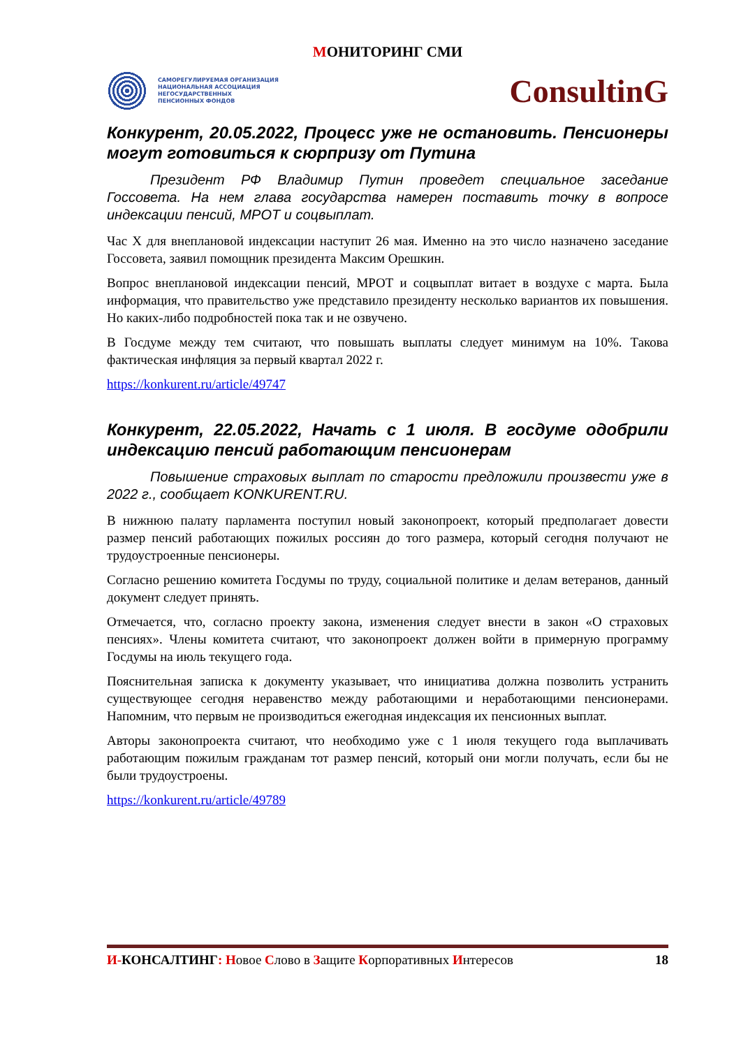МОНИТОРИНГ СМИ
САМОРЕГУЛИРУЕМАЯ ОРГАНИЗАЦИЯ
НАЦИОНАЛЬНАЯ АССОЦИАЦИЯ
НЕГОСУДАРСТВЕННЫХ
ПЕНСИОННЫХ ФОНДОВ
ConsultinG
Конкурент, 20.05.2022, Процесс уже не остановить. Пенсионеры могут готовиться к сюрпризу от Путина
Президент РФ Владимир Путин проведет специальное заседание Госсовета. На нем глава государства намерен поставить точку в вопросе индексации пенсий, МРОТ и соцвыплат.
Час X для внеплановой индексации наступит 26 мая. Именно на это число назначено заседание Госсовета, заявил помощник президента Максим Орешкин.
Вопрос внеплановой индексации пенсий, МРОТ и соцвыплат витает в воздухе с марта. Была информация, что правительство уже представило президенту несколько вариантов их повышения. Но каких-либо подробностей пока так и не озвучено.
В Госдуме между тем считают, что повышать выплаты следует минимум на 10%. Такова фактическая инфляция за первый квартал 2022 г.
https://konkurent.ru/article/49747
Конкурент, 22.05.2022, Начать с 1 июля. В госдуме одобрили индексацию пенсий работающим пенсионерам
Повышение страховых выплат по старости предложили произвести уже в 2022 г., сообщает KONKURENT.RU.
В нижнюю палату парламента поступил новый законопроект, который предполагает довести размер пенсий работающих пожилых россиян до того размера, который сегодня получают не трудоустроенные пенсионеры.
Согласно решению комитета Госдумы по труду, социальной политике и делам ветеранов, данный документ следует принять.
Отмечается, что, согласно проекту закона, изменения следует внести в закон «О страховых пенсиях». Члены комитета считают, что законопроект должен войти в примерную программу Госдумы на июль текущего года.
Пояснительная записка к документу указывает, что инициатива должна позволить устранить существующее сегодня неравенство между работающими и неработающими пенсионерами. Напомним, что первым не производиться ежегодная индексация их пенсионных выплат.
Авторы законопроекта считают, что необходимо уже с 1 июля текущего года выплачивать работающим пожилым гражданам тот размер пенсий, который они могли получать, если бы не были трудоустроены.
https://konkurent.ru/article/49789
И-КОНСАЛТИНГ: Новое Слово в Защите Корпоративных Интересов
18